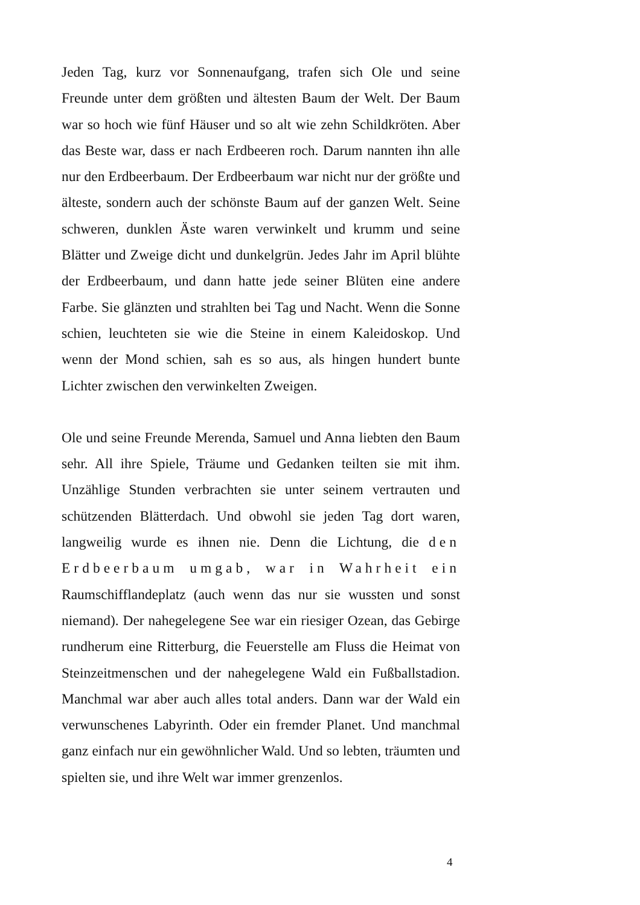Jeden Tag, kurz vor Sonnenaufgang, trafen sich Ole und seine Freunde unter dem größten und ältesten Baum der Welt. Der Baum war so hoch wie fünf Häuser und so alt wie zehn Schildkröten. Aber das Beste war, dass er nach Erdbeeren roch. Darum nannten ihn alle nur den Erdbeerbaum. Der Erdbeerbaum war nicht nur der größte und älteste, sondern auch der schönste Baum auf der ganzen Welt. Seine schweren, dunklen Äste waren verwinkelt und krumm und seine Blätter und Zweige dicht und dunkelgrün. Jedes Jahr im April blühte der Erdbeerbaum, und dann hatte jede seiner Blüten eine andere Farbe. Sie glänzten und strahlten bei Tag und Nacht. Wenn die Sonne schien, leuchteten sie wie die Steine in einem Kaleidoskop. Und wenn der Mond schien, sah es so aus, als hingen hundert bunte Lichter zwischen den verwinkelten Zweigen.
Ole und seine Freunde Merenda, Samuel und Anna liebten den Baum sehr. All ihre Spiele, Träume und Gedanken teilten sie mit ihm. Unzählige Stunden verbrachten sie unter seinem vertrauten und schützenden Blätterdach. Und obwohl sie jeden Tag dort waren, langweilig wurde es ihnen nie. Denn die Lichtung, die den Erdbeerbaum umgab, war in Wahrheit ein Raumschifflandeplatz (auch wenn das nur sie wussten und sonst niemand). Der nahegelegene See war ein riesiger Ozean, das Gebirge rundherum eine Ritterburg, die Feuerstelle am Fluss die Heimat von Steinzeitmenschen und der nahegelegene Wald ein Fußballstadion. Manchmal war aber auch alles total anders. Dann war der Wald ein verwunschenes Labyrinth. Oder ein fremder Planet. Und manchmal ganz einfach nur ein gewöhnlicher Wald. Und so lebten, träumten und spielten sie, und ihre Welt war immer grenzenlos.
4